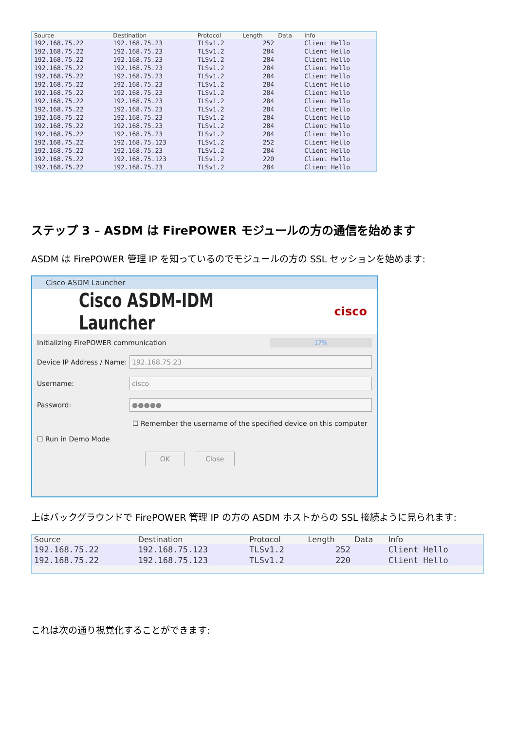| Source | Destination | Protocol | Length | Data | Info |
| --- | --- | --- | --- | --- | --- |
| 192.168.75.22 | 192.168.75.23 | TLSv1.2 | 252 | | Client Hello |
| 192.168.75.22 | 192.168.75.23 | TLSv1.2 | 284 | | Client Hello |
| 192.168.75.22 | 192.168.75.23 | TLSv1.2 | 284 | | Client Hello |
| 192.168.75.22 | 192.168.75.23 | TLSv1.2 | 284 | | Client Hello |
| 192.168.75.22 | 192.168.75.23 | TLSv1.2 | 284 | | Client Hello |
| 192.168.75.22 | 192.168.75.23 | TLSv1.2 | 284 | | Client Hello |
| 192.168.75.22 | 192.168.75.23 | TLSv1.2 | 284 | | Client Hello |
| 192.168.75.22 | 192.168.75.23 | TLSv1.2 | 284 | | Client Hello |
| 192.168.75.22 | 192.168.75.23 | TLSv1.2 | 284 | | Client Hello |
| 192.168.75.22 | 192.168.75.23 | TLSv1.2 | 284 | | Client Hello |
| 192.168.75.22 | 192.168.75.23 | TLSv1.2 | 284 | | Client Hello |
| 192.168.75.22 | 192.168.75.23 | TLSv1.2 | 284 | | Client Hello |
| 192.168.75.22 | 192.168.75.123 | TLSv1.2 | 252 | | Client Hello |
| 192.168.75.22 | 192.168.75.23 | TLSv1.2 | 284 | | Client Hello |
| 192.168.75.22 | 192.168.75.123 | TLSv1.2 | 220 | | Client Hello |
| 192.168.75.22 | 192.168.75.23 | TLSv1.2 | 284 | | Client Hello |
ステップ 3 – ASDM は FirePOWER モジュールの方の通信を始めます
ASDM は FirePOWER 管理 IP を知っているのでモジュールの方の SSL セッションを始めます:
Cisco ASDM Launcher
Cisco ASDM-IDM Launcher cisco
Initializing FirePOWER communication 17%
Device IP Address / Name: 192.168.75.23
Username: cisco
Password: ●●●●●
☐ Remember the username of the specified device on this computer
☐ Run in Demo Mode
OK Close
上はバックグラウンドで FirePOWER 管理 IP の方の ASDM ホストからの SSL 接続ように見られます:
| Source | Destination | Protocol | Length | Data | Info |
| --- | --- | --- | --- | --- | --- |
| 192.168.75.22 | 192.168.75.123 | TLSv1.2 | 252 | | Client Hello |
| 192.168.75.22 | 192.168.75.123 | TLSv1.2 | 220 | | Client Hello |
これは次の通り視覚化することができます: